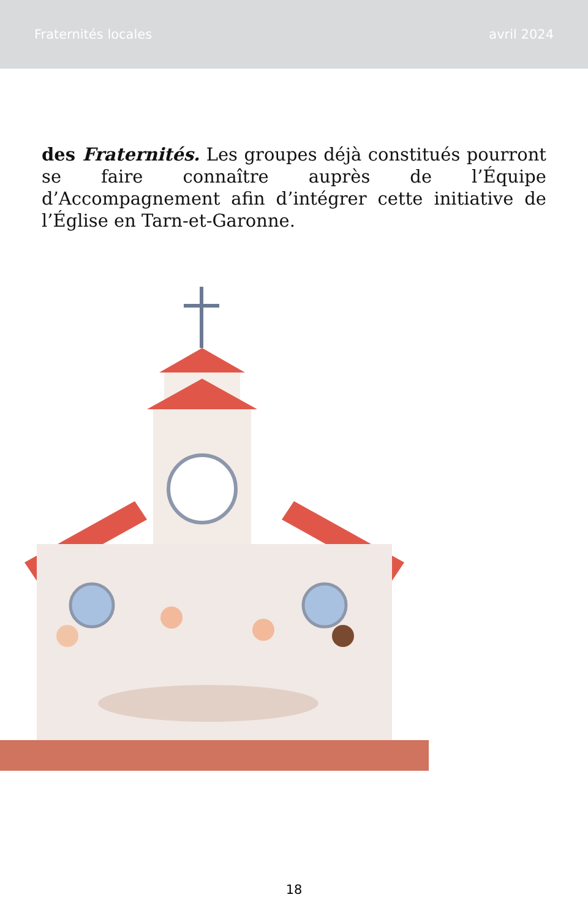Fraternités locales avril 2024
des Fraternités. Les groupes déjà constitués pourront se faire connaître auprès de l’Équipe d’Accompagnement afin d’intégrer cette initiative de l’Église en Tarn-et-Garonne.
18